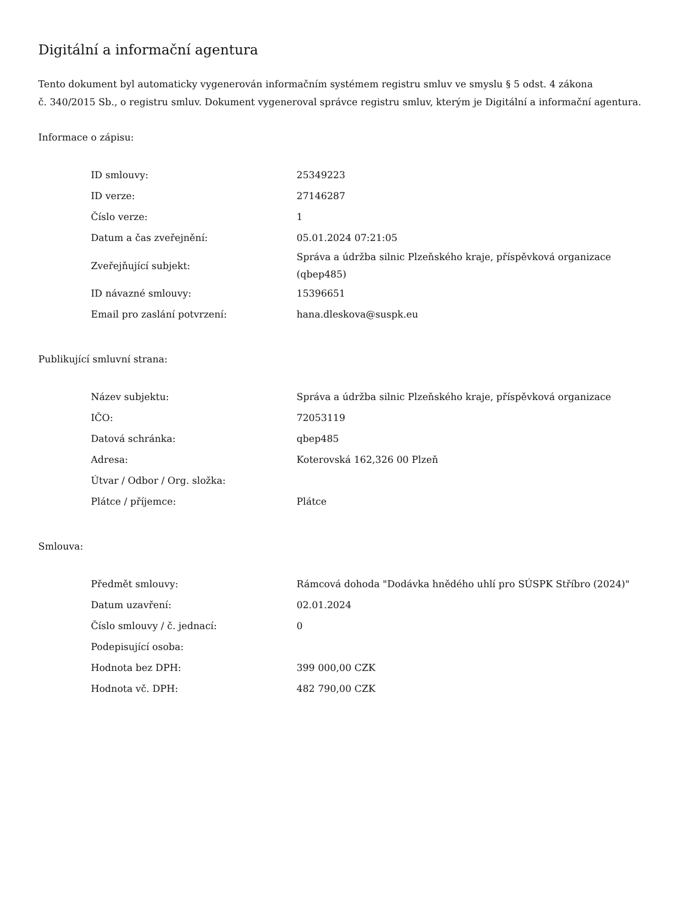Digitální a informační agentura
Tento dokument byl automaticky vygenerován informačním systémem registru smluv ve smyslu § 5 odst. 4 zákona
č. 340/2015 Sb., o registru smluv. Dokument vygeneroval správce registru smluv, kterým je Digitální a informační agentura.
Informace o zápisu:
| ID smlouvy: | 25349223 |
| ID verze: | 27146287 |
| Číslo verze: | 1 |
| Datum a čas zveřejnění: | 05.01.2024 07:21:05 |
| Zveřejňující subjekt: | Správa a údržba silnic Plzeňského kraje, příspěvková organizace (qbep485) |
| ID návazné smlouvy: | 15396651 |
| Email pro zaslání potvrzení: | hana.dleskova@suspk.eu |
Publikující smluvní strana:
| Název subjektu: | Správa a údržba silnic Plzeňského kraje, příspěvková organizace |
| IČO: | 72053119 |
| Datová schránka: | qbep485 |
| Adresa: | Koterovská 162,326 00 Plzeň |
| Útvar / Odbor / Org. složka: | |
| Plátce / příjemce: | Plátce |
Smlouva:
| Předmět smlouvy: | Rámcová dohoda "Dodávka hnědého uhlí pro SÚSPK Stříbro (2024)" |
| Datum uzavření: | 02.01.2024 |
| Číslo smlouvy / č. jednací: | 0 |
| Podepisující osoba: | |
| Hodnota bez DPH: | 399 000,00 CZK |
| Hodnota vč. DPH: | 482 790,00 CZK |